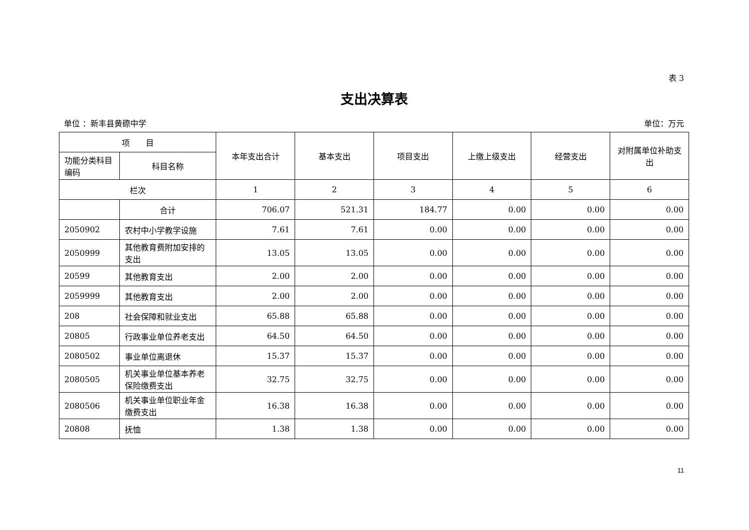表 3
支出决算表
单位 ：新丰县黄磜中学 单位：万元
| 项 目 | | 本年支出合计 | 基本支出 | 项目支出 | 上缴上级支出 | 经营支出 | 对附属单位补助支出 |
| --- | --- | --- | --- | --- | --- | --- | --- |
| 功能分类科目编码 | 科目名称 | | | | | | |
| 栏次 | | 1 | 2 | 3 | 4 | 5 | 6 |
| | 合计 | 706.07 | 521.31 | 184.77 | 0.00 | 0.00 | 0.00 |
| 2050902 | 农村中小学教学设施 | 7.61 | 7.61 | 0.00 | 0.00 | 0.00 | 0.00 |
| 2050999 | 其他教育费附加安排的支出 | 13.05 | 13.05 | 0.00 | 0.00 | 0.00 | 0.00 |
| 20599 | 其他教育支出 | 2.00 | 2.00 | 0.00 | 0.00 | 0.00 | 0.00 |
| 2059999 | 其他教育支出 | 2.00 | 2.00 | 0.00 | 0.00 | 0.00 | 0.00 |
| 208 | 社会保障和就业支出 | 65.88 | 65.88 | 0.00 | 0.00 | 0.00 | 0.00 |
| 20805 | 行政事业单位养老支出 | 64.50 | 64.50 | 0.00 | 0.00 | 0.00 | 0.00 |
| 2080502 | 事业单位离退休 | 15.37 | 15.37 | 0.00 | 0.00 | 0.00 | 0.00 |
| 2080505 | 机关事业单位基本养老保险缴费支出 | 32.75 | 32.75 | 0.00 | 0.00 | 0.00 | 0.00 |
| 2080506 | 机关事业单位职业年金缴费支出 | 16.38 | 16.38 | 0.00 | 0.00 | 0.00 | 0.00 |
| 20808 | 抚恤 | 1.38 | 1.38 | 0.00 | 0.00 | 0.00 | 0.00 |
11